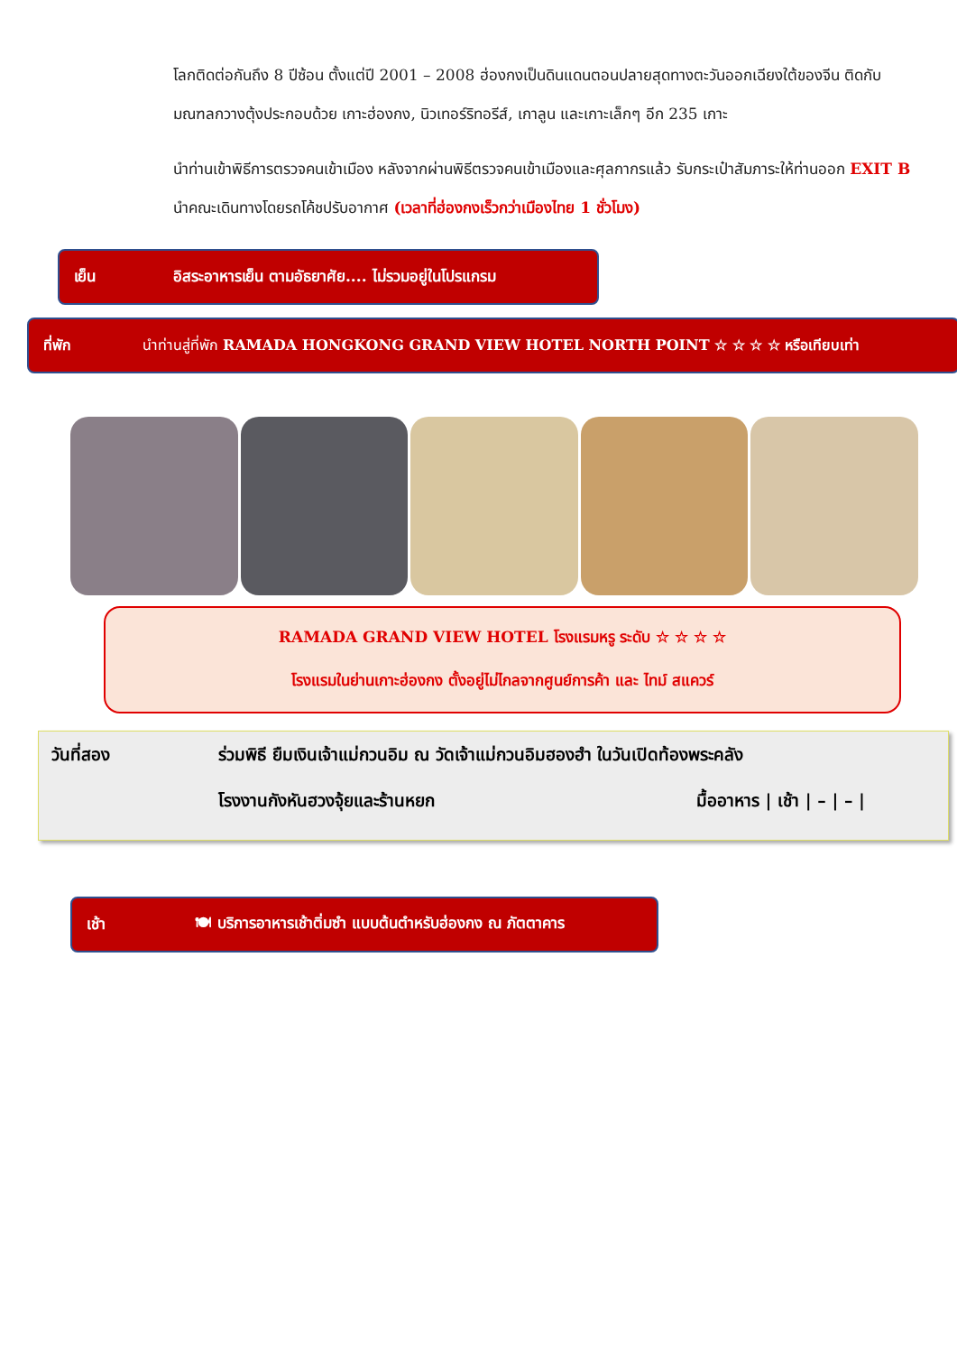โลกติดต่อกันถึง 8 ปีซ้อน ตั้งแต่ปี 2001 – 2008 ฮ่องกงเป็นดินแดนตอนปลายสุดทางตะวันออกเฉียงใต้ของจีน ติดกับมณฑลกวางตุ้งประกอบด้วย เกาะฮ่องกง, นิวเทอร์ริทอรีส์, เกาลูน และเกาะเล็กๆ อีก 235 เกาะ
นำท่านเข้าพิธีการตรวจคนเข้าเมือง หลังจากผ่านพิธีตรวจคนเข้าเมืองและศุลกากรแล้ว รับกระเป๋าสัมภาระให้ท่านออก EXIT B นำคณะเดินทางโดยรถโค้ชปรับอากาศ (เวลาที่ฮ่องกงเร็วกว่าเมืองไทย 1 ชั่วโมง)
เย็น อิสระอาหารเย็น ตามอัธยาศัย.... ไม่รวมอยู่ในโปรแกรม
ที่พัก นำท่านสู่ที่พัก RAMADA HONGKONG GRAND VIEW HOTEL NORTH POINT ☆ ☆ ☆ ☆ หรือเทียบเท่า
RAMADA GRAND VIEW HOTEL โรงแรมหรู ระดับ ☆ ☆ ☆ ☆
โรงแรมในย่านเกาะฮ่องกง ตั้งอยู่ไม่ไกลจากศูนย์การค้า และ ไทม์ สแควร์
วันที่สอง ร่วมพิธี ยืมเงินเจ้าแม่กวนอิม ณ วัดเจ้าแม่กวนอิมฮองฮำ ในวันเปิดท้องพระคลัง
โรงงานกังหันฮวงจุ้ยและร้านหยก มื้ออาหาร | เช้า | – | – |
เช้า 🍽 บริการอาหารเช้าติ่มซำ แบบต้นตำหรับฮ่องกง ณ ภัตตาคาร